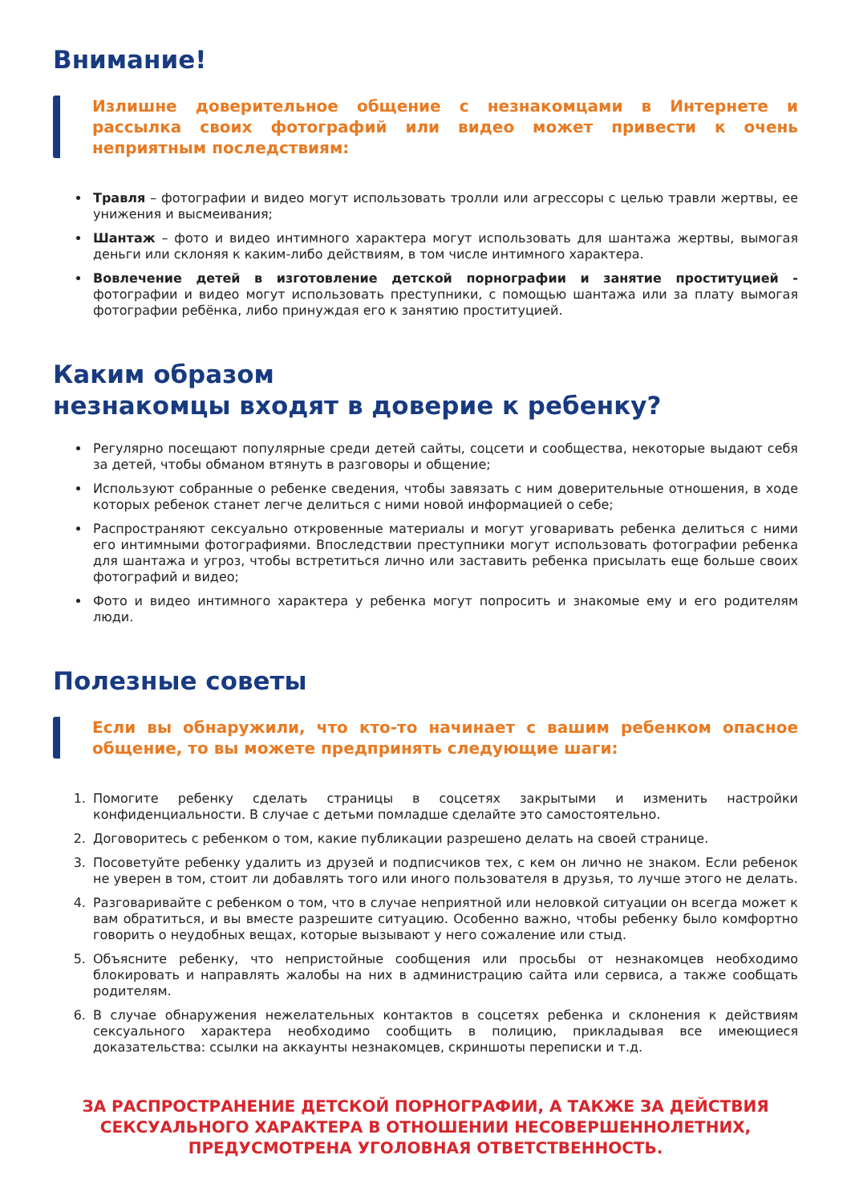Внимание!
Излишне доверительное общение с незнакомцами в Интернете и рассылка своих фотографий или видео может привести к очень неприятным последствиям:
Травля – фотографии и видео могут использовать тролли или агрессоры с целью травли жертвы, ее унижения и высмеивания;
Шантаж – фото и видео интимного характера могут использовать для шантажа жертвы, вымогая деньги или склоняя к каким-либо действиям, в том числе интимного характера.
Вовлечение детей в изготовление детской порнографии и занятие проституцией - фотографии и видео могут использовать преступники, с помощью шантажа или за плату вымогая фотографии ребёнка, либо принуждая его к занятию проституцией.
Каким образом
незнакомцы входят в доверие к ребенку?
Регулярно посещают популярные среди детей сайты, соцсети и сообщества, некоторые выдают себя за детей, чтобы обманом втянуть в разговоры и общение;
Используют собранные о ребенке сведения, чтобы завязать с ним доверительные отношения, в ходе которых ребенок станет легче делиться с ними новой информацией о себе;
Распространяют сексуально откровенные материалы и могут уговаривать ребенка делиться с ними его интимными фотографиями. Впоследствии преступники могут использовать фотографии ребенка для шантажа и угроз, чтобы встретиться лично или заставить ребенка присылать еще больше своих фотографий и видео;
Фото и видео интимного характера у ребенка могут попросить и знакомые ему и его родителям люди.
Полезные советы
Если вы обнаружили, что кто-то начинает с вашим ребенком опасное общение, то вы можете предпринять следующие шаги:
1. Помогите ребенку сделать страницы в соцсетях закрытыми и изменить настройки конфиденциальности. В случае с детьми помладше сделайте это самостоятельно.
2. Договоритесь с ребенком о том, какие публикации разрешено делать на своей странице.
3. Посоветуйте ребенку удалить из друзей и подписчиков тех, с кем он лично не знаком. Если ребенок не уверен в том, стоит ли добавлять того или иного пользователя в друзья, то лучше этого не делать.
4. Разговаривайте с ребенком о том, что в случае неприятной или неловкой ситуации он всегда может к вам обратиться, и вы вместе разрешите ситуацию. Особенно важно, чтобы ребенку было комфортно говорить о неудобных вещах, которые вызывают у него сожаление или стыд.
5. Объясните ребенку, что непристойные сообщения или просьбы от незнакомцев необходимо блокировать и направлять жалобы на них в администрацию сайта или сервиса, а также сообщать родителям.
6. В случае обнаружения нежелательных контактов в соцсетях ребенка и склонения к действиям сексуального характера необходимо сообщить в полицию, прикладывая все имеющиеся доказательства: ссылки на аккаунты незнакомцев, скриншоты переписки и т.д.
ЗА РАСПРОСТРАНЕНИЕ ДЕТСКОЙ ПОРНОГРАФИИ, А ТАКЖЕ ЗА ДЕЙСТВИЯ СЕКСУАЛЬНОГО ХАРАКТЕРА В ОТНОШЕНИИ НЕСОВЕРШЕННОЛЕТНИХ, ПРЕДУСМОТРЕНА УГОЛОВНАЯ ОТВЕТСТВЕННОСТЬ.